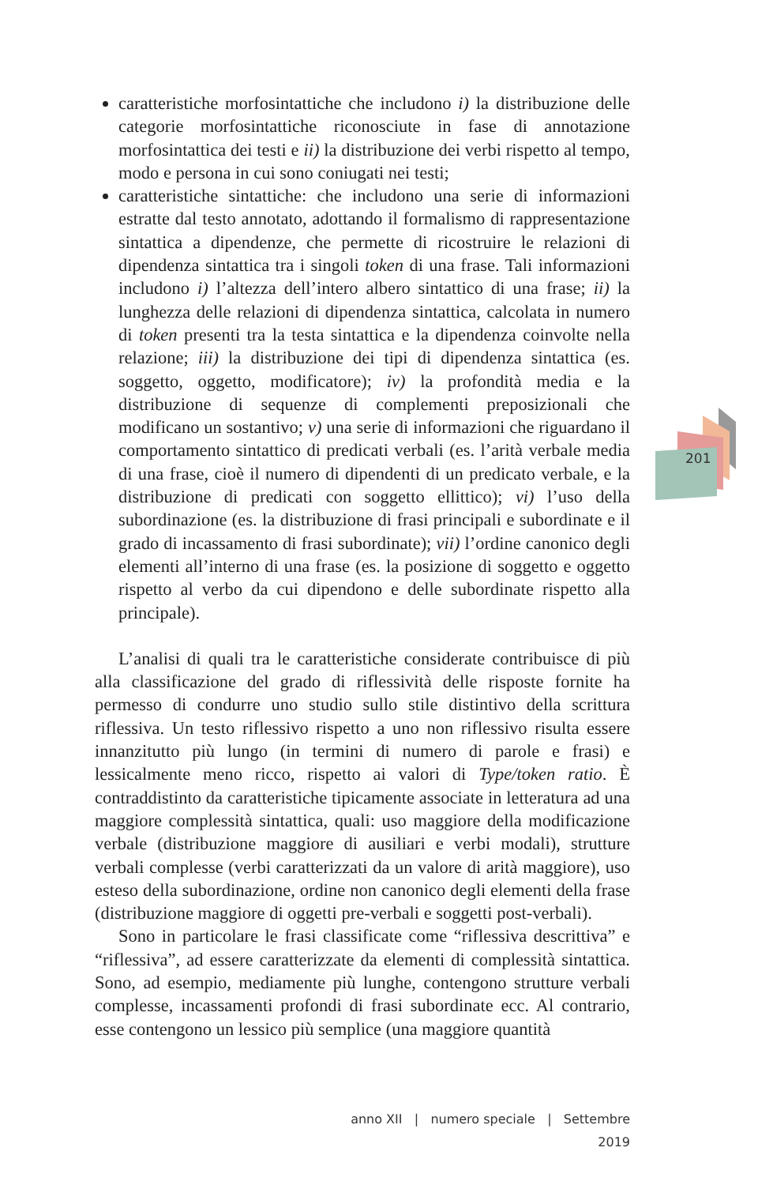201
caratteristiche morfosintattiche che includono i) la distribuzione delle categorie morfosintattiche riconosciute in fase di annotazione morfosintattica dei testi e ii) la distribuzione dei verbi rispetto al tempo, modo e persona in cui sono coniugati nei testi;
caratteristiche sintattiche: che includono una serie di informazioni estratte dal testo annotato, adottando il formalismo di rappresentazione sintattica a dipendenze, che permette di ricostruire le relazioni di dipendenza sintattica tra i singoli token di una frase. Tali informazioni includono i) l’altezza dell’intero albero sintattico di una frase; ii) la lunghezza delle relazioni di dipendenza sintattica, calcolata in numero di token presenti tra la testa sintattica e la dipendenza coinvolte nella relazione; iii) la distribuzione dei tipi di dipendenza sintattica (es. soggetto, oggetto, modificatore); iv) la profondità media e la distribuzione di sequenze di complementi preposizionali che modificano un sostantivo; v) una serie di informazioni che riguardano il comportamento sintattico di predicati verbali (es. l’arità verbale media di una frase, cioè il numero di dipendenti di un predicato verbale, e la distribuzione di predicati con soggetto ellittico); vi) l’uso della subordinazione (es. la distribuzione di frasi principali e subordinate e il grado di incassamento di frasi subordinate); vii) l’ordine canonico degli elementi all’interno di una frase (es. la posizione di soggetto e oggetto rispetto al verbo da cui dipendono e delle subordinate rispetto alla principale).
L’analisi di quali tra le caratteristiche considerate contribuisce di più alla classificazione del grado di riflessività delle risposte fornite ha permesso di condurre uno studio sullo stile distintivo della scrittura riflessiva. Un testo riflessivo rispetto a uno non riflessivo risulta essere innanzitutto più lungo (in termini di numero di parole e frasi) e lessicalmente meno ricco, rispetto ai valori di Type/token ratio. È contraddistinto da caratteristiche tipicamente associate in letteratura ad una maggiore complessità sintattica, quali: uso maggiore della modificazione verbale (distribuzione maggiore di ausiliari e verbi modali), strutture verbali complesse (verbi caratterizzati da un valore di arità maggiore), uso esteso della subordinazione, ordine non canonico degli elementi della frase (distribuzione maggiore di oggetti pre-verbali e soggetti post-verbali).
Sono in particolare le frasi classificate come “riflessiva descrittiva” e “riflessiva”, ad essere caratterizzate da elementi di complessità sintattica. Sono, ad esempio, mediamente più lunghe, contengono strutture verbali complesse, incassamenti profondi di frasi subordinate ecc. Al contrario, esse contengono un lessico più semplice (una maggiore quantità
anno XII | numero speciale | Settembre 2019